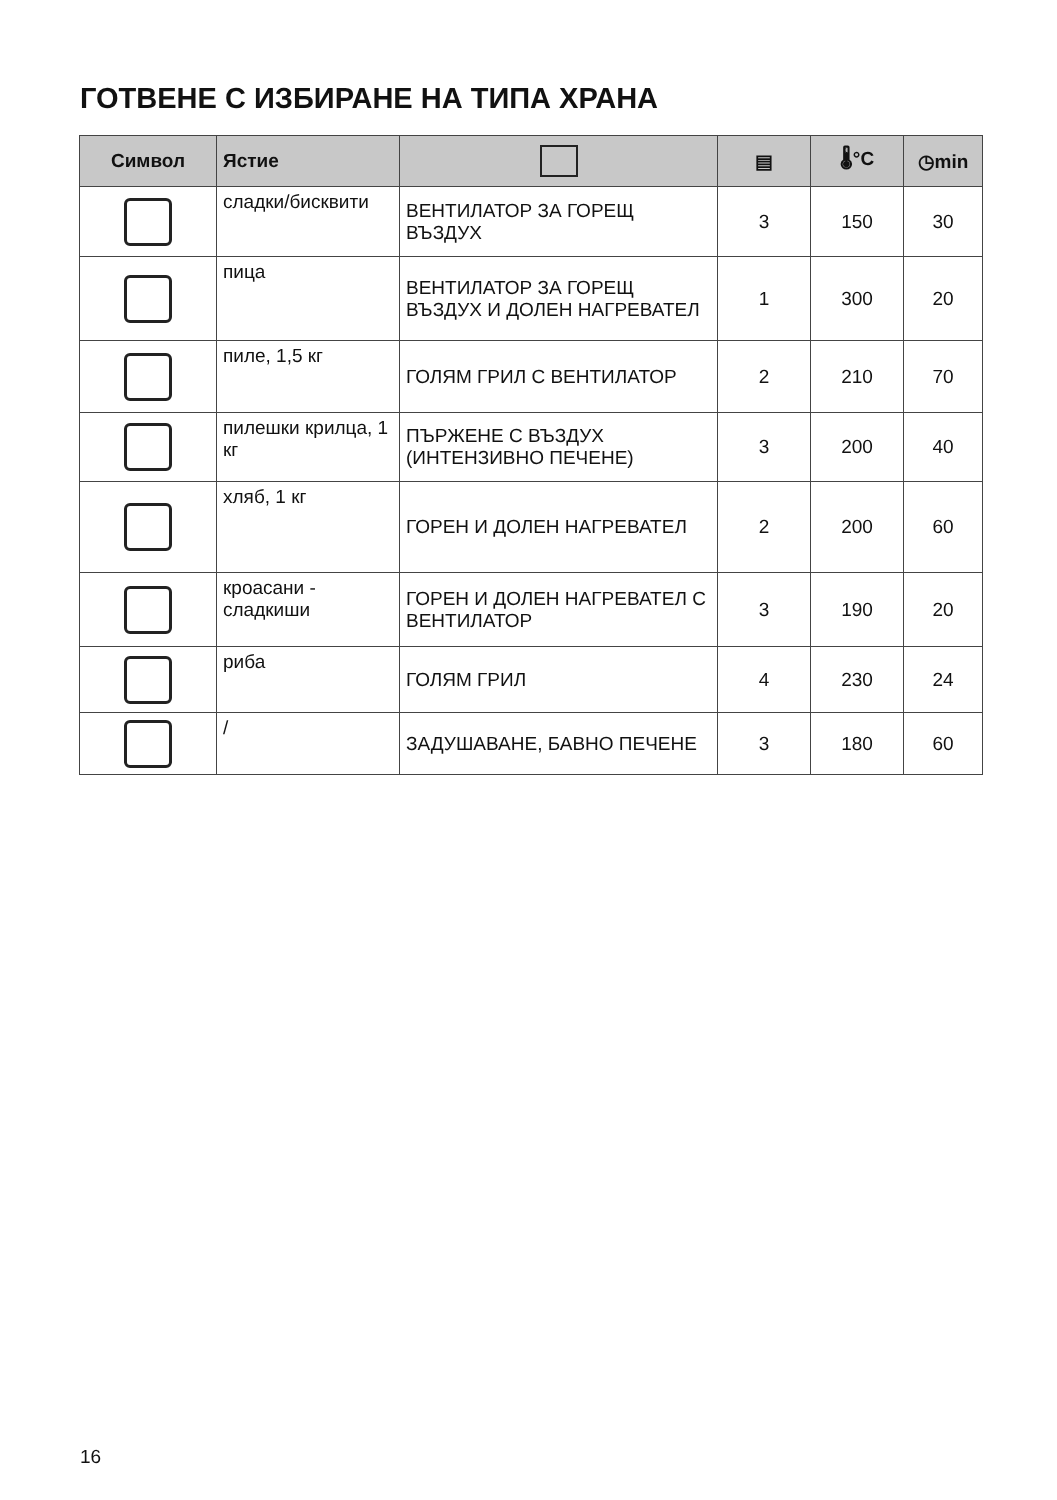ГОТВЕНЕ С ИЗБИРАНЕ НА ТИПА ХРАНА
| Символ | Ястие | | ▤ | 🌡°C | ◷min |
| --- | --- | --- | --- | --- | --- |
| | сладки/бисквити | ВЕНТИЛАТОР ЗА ГОРЕЩ ВЪЗДУХ | 3 | 150 | 30 |
| | пица | ВЕНТИЛАТОР ЗА ГОРЕЩ ВЪЗДУХ И ДОЛЕН НАГРЕВАТЕЛ | 1 | 300 | 20 |
| | пиле, 1,5 кг | ГОЛЯМ ГРИЛ С ВЕНТИЛАТОР | 2 | 210 | 70 |
| | пилешки крилца, 1 кг | ПЪРЖЕНЕ С ВЪЗДУХ (ИНТЕНЗИВНО ПЕЧЕНЕ) | 3 | 200 | 40 |
| | хляб, 1 кг | ГОРЕН И ДОЛЕН НАГРЕВАТЕЛ | 2 | 200 | 60 |
| | кроасани - сладкиши | ГОРЕН И ДОЛЕН НАГРЕВАТЕЛ С ВЕНТИЛАТОР | 3 | 190 | 20 |
| | риба | ГОЛЯМ ГРИЛ | 4 | 230 | 24 |
| | / | ЗАДУШАВАНЕ, БАВНО ПЕЧЕНЕ | 3 | 180 | 60 |
16